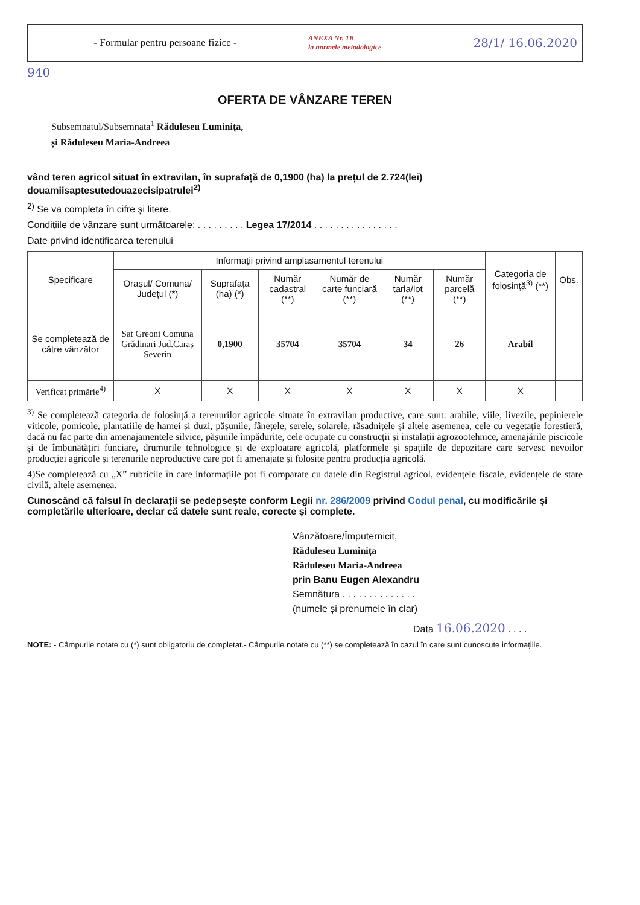- Formular pentru persoane fizice -
ANEXA Nr. 1B
la normele metodologice 28/1/ 16.06.2020
940
OFERTA DE VÂNZARE TEREN
Subsemnatul/Subsemnata<sup>1</sup> Răduleseu Luminița,
și Răduleseu Maria-Andreea
vând teren agricol situat în extravilan, în suprafață de 0,1900 (ha) la prețul de 2.724(lei) douamiisaptesutedouazecisipatrulei<sup>2)</sup>
<sup>2)</sup> Se va completa în cifre și litere.
Condițiile de vânzare sunt următoarele: . . . . . . . . . Legea 17/2014 . . . . . . . . . . . . . . . .
Date privind identificarea terenului
| Specificare | Informații privind amplasamentul terenului | | | | | | Categoria de folosință<sup>3)</sup> (**) | Obs. |
| --- | --- | --- | --- | --- | --- | --- | --- | --- |
| | Orașul/ Comuna/ Județul (*) | Suprafața (ha) (*) | Număr cadastral (**) | Număr de carte funciară (**) | Număr tarla/lot (**) | Număr parcelă (**) | | |
| Se completează de către vânzător | Sat Greoni Comuna Grădinari Jud.Caraș Severin | 0,1900 | 35704 | 35704 | 34 | 26 | Arabil | |
| Verificat primărie<sup>4)</sup> | X | X | X | X | X | X | X | |
<sup>3)</sup> Se completează categoria de folosință a terenurilor agricole situate în extravilan productive, care sunt: arabile, viile, livezile, pepinierele viticole, pomicole, plantațiile de hamei și duzi, pășunile, fânețele, serele, solarele, răsadnițele și altele asemenea, cele cu vegetație forestieră, dacă nu fac parte din amenajamentele silvice, pășunile împădurite, cele ocupate cu construcții și instalații agrozootehnice, amenajările piscicole și de îmbunătățiri funciare, drumurile tehnologice și de exploatare agricolă, platformele și spațiile de depozitare care servesc nevoilor producției agricole și terenurile neproductive care pot fi amenajate și folosite pentru producția agricolă.
4)Se completează cu „X” rubricile în care informațiile pot fi comparate cu datele din Registrul agricol, evidențele fiscale, evidențele de stare civilă, altele asemenea.
Cunoscând că falsul în declarații se pedepsește conform Legii nr. 286/2009 privind Codul penal, cu modificările și completările ulterioare, declar că datele sunt reale, corecte și complete.
Vânzătoare/Împuternicit,
Răduleseu Luminița
Răduleseu Maria-Andreea
prin Banu Eugen Alexandru
Semnătura . . . . . . . . . . . . . .
(numele și prenumele în clar)
Data 16.06.2020 . . . .
NOTE: - Câmpurile notate cu (*) sunt obligatoriu de completat.- Câmpurile notate cu (**) se completează în cazul în care sunt cunoscute informațiile.